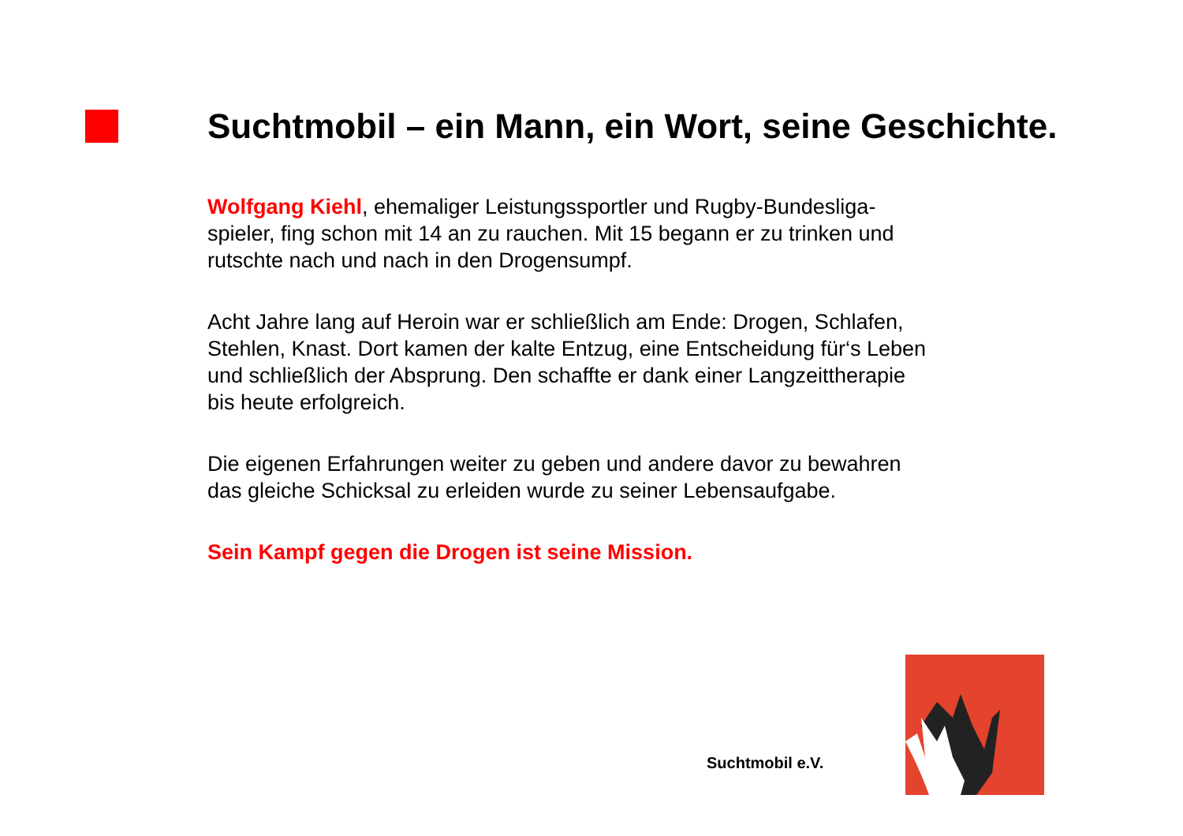Suchtmobil – ein Mann, ein Wort, seine Geschichte.
Wolfgang Kiehl, ehemaliger Leistungssportler und Rugby-Bundesliga-
spieler, fing schon mit 14 an zu rauchen. Mit 15 begann er zu trinken und
rutschte nach und nach in den Drogensumpf.
Acht Jahre lang auf Heroin war er schließlich am Ende: Drogen, Schlafen,
Stehlen, Knast. Dort kamen der kalte Entzug, eine Entscheidung für‘s Leben
und schließlich der Absprung. Den schaffte er dank einer Langzeittherapie
bis heute erfolgreich.
Die eigenen Erfahrungen weiter zu geben und andere davor zu bewahren
das gleiche Schicksal zu erleiden wurde zu seiner Lebensaufgabe.
Sein Kampf gegen die Drogen ist seine Mission.
Suchtmobil e.V.